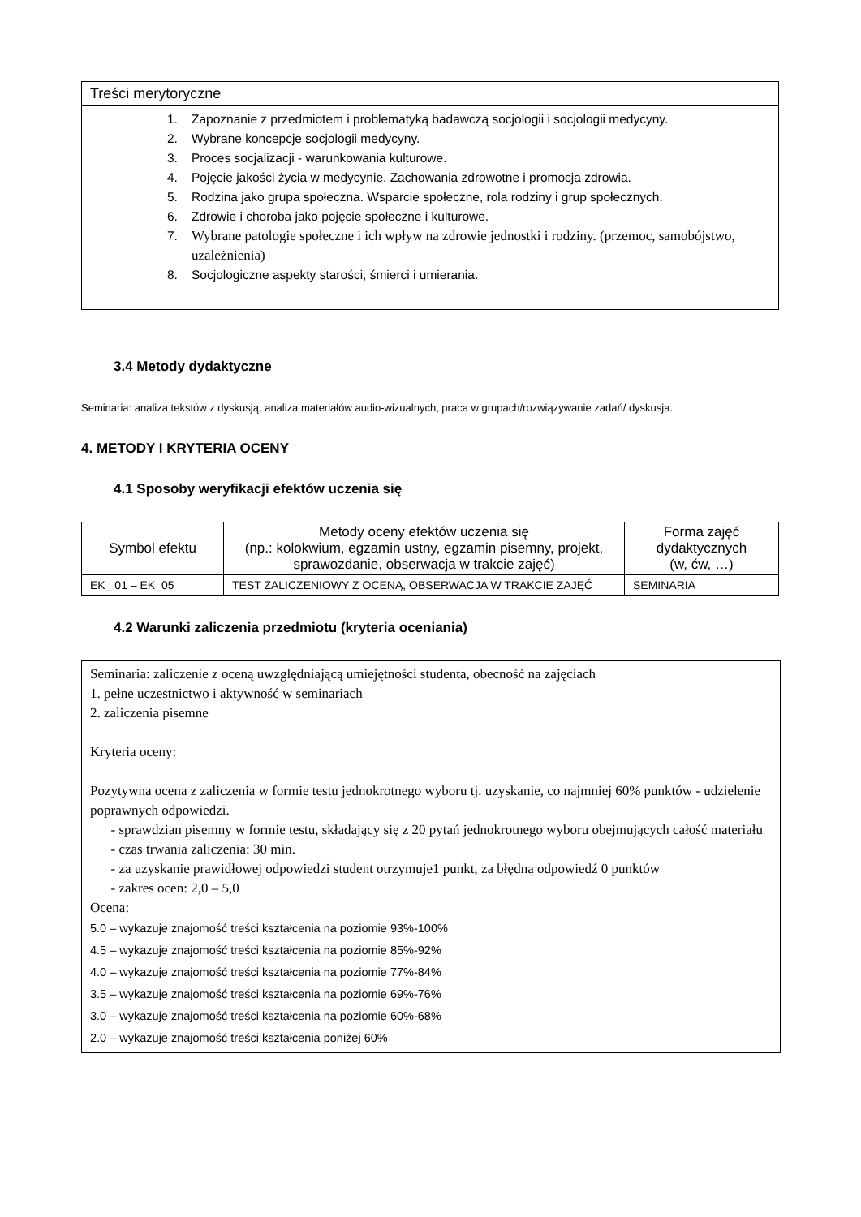Treści merytoryczne
1. Zapoznanie z przedmiotem i problematyką badawczą socjologii i socjologii medycyny.
2. Wybrane koncepcje socjologii medycyny.
3. Proces socjalizacji - warunkowania kulturowe.
4. Pojęcie jakości życia w medycynie. Zachowania zdrowotne i promocja zdrowia.
5. Rodzina jako grupa społeczna. Wsparcie społeczne, rola rodziny i grup społecznych.
6. Zdrowie i choroba jako pojęcie społeczne i kulturowe.
7. Wybrane patologie społeczne i ich wpływ na zdrowie jednostki i rodziny. (przemoc, samobójstwo, uzależnienia)
8. Socjologiczne aspekty starości, śmierci i umierania.
3.4 Metody dydaktyczne
Seminaria: analiza tekstów z dyskusją, analiza materiałów audio-wizualnych, praca w grupach/rozwiązywanie zadań/ dyskusja.
4. METODY I KRYTERIA OCENY
4.1 Sposoby weryfikacji efektów uczenia się
| Symbol efektu | Metody oceny efektów uczenia się (np.: kolokwium, egzamin ustny, egzamin pisemny, projekt, sprawozdanie, obserwacja w trakcie zajęć) | Forma zajęć dydaktycznych (w, ćw, …) |
| --- | --- | --- |
| EK_ 01 – EK_05 | TEST ZALICZENIOWY Z OCENĄ, OBSERWACJA W TRAKCIE ZAJĘĆ | SEMINARIA |
4.2 Warunki zaliczenia przedmiotu (kryteria oceniania)
Seminaria: zaliczenie z oceną uwzględniającą umiejętności studenta, obecność na zajęciach
1. pełne uczestnictwo i aktywność w seminariach
2. zaliczenia pisemne
Kryteria oceny:
Pozytywna ocena z zaliczenia w formie testu jednokrotnego wyboru tj. uzyskanie, co najmniej 60% punktów - udzielenie poprawnych odpowiedzi.
- sprawdzian pisemny w formie testu, składający się z 20 pytań jednokrotnego wyboru obejmujących całość materiału
- czas trwania zaliczenia: 30 min.
- za uzyskanie prawidłowej odpowiedzi student otrzymuje1 punkt, za błędną odpowiedź 0 punktów
- zakres ocen: 2,0 – 5,0
Ocena:
5.0 – wykazuje znajomość treści kształcenia na poziomie 93%-100%
4.5 – wykazuje znajomość treści kształcenia na poziomie 85%-92%
4.0 – wykazuje znajomość treści kształcenia na poziomie 77%-84%
3.5 – wykazuje znajomość treści kształcenia na poziomie 69%-76%
3.0 – wykazuje znajomość treści kształcenia na poziomie 60%-68%
2.0 – wykazuje znajomość treści kształcenia poniżej 60%